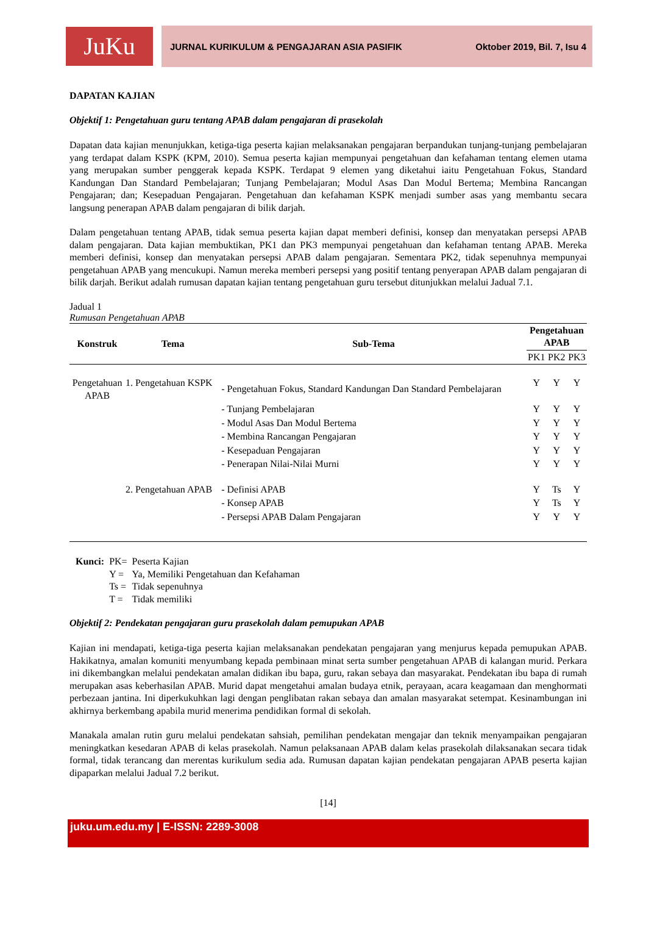JuKu
JURNAL KURIKULUM & PENGAJARAN ASIA PASIFIK Oktober 2019, Bil. 7, Isu 4
DAPATAN KAJIAN
Objektif 1: Pengetahuan guru tentang APAB dalam pengajaran di prasekolah
Dapatan data kajian menunjukkan, ketiga-tiga peserta kajian melaksanakan pengajaran berpandukan tunjang-tunjang pembelajaran yang terdapat dalam KSPK (KPM, 2010). Semua peserta kajian mempunyai pengetahuan dan kefahaman tentang elemen utama yang merupakan sumber penggerak kepada KSPK. Terdapat 9 elemen yang diketahui iaitu Pengetahuan Fokus, Standard Kandungan Dan Standard Pembelajaran; Tunjang Pembelajaran; Modul Asas Dan Modul Bertema; Membina Rancangan Pengajaran; dan; Kesepaduan Pengajaran. Pengetahuan dan kefahaman KSPK menjadi sumber asas yang membantu secara langsung penerapan APAB dalam pengajaran di bilik darjah.
Dalam pengetahuan tentang APAB, tidak semua peserta kajian dapat memberi definisi, konsep dan menyatakan persepsi APAB dalam pengajaran. Data kajian membuktikan, PK1 dan PK3 mempunyai pengetahuan dan kefahaman tentang APAB. Mereka memberi definisi, konsep dan menyatakan persepsi APAB dalam pengajaran. Sementara PK2, tidak sepenuhnya mempunyai pengetahuan APAB yang mencukupi. Namun mereka memberi persepsi yang positif tentang penyerapan APAB dalam pengajaran di bilik darjah. Berikut adalah rumusan dapatan kajian tentang pengetahuan guru tersebut ditunjukkan melalui Jadual 7.1.
Jadual 1
Rumusan Pengetahuan APAB
| Konstruk | Tema | Sub-Tema | Pengetahuan APAB | | |
| --- | --- | --- | --- | --- | --- |
| | | | PK1 | PK2 | PK3 |
| Pengetahuan APAB | 1. Pengetahuan KSPK | - Pengetahuan Fokus, Standard Kandungan Dan Standard Pembelajaran | Y | Y | Y |
| | | - Tunjang Pembelajaran | Y | Y | Y |
| | | - Modul Asas Dan Modul Bertema | Y | Y | Y |
| | | - Membina Rancangan Pengajaran | Y | Y | Y |
| | | - Kesepaduan Pengajaran | Y | Y | Y |
| | | - Penerapan Nilai-Nilai Murni | Y | Y | Y |
| | 2. Pengetahuan APAB | - Definisi APAB | Y | Ts | Y |
| | | - Konsep APAB | Y | Ts | Y |
| | | - Persepsi APAB Dalam Pengajaran | Y | Y | Y |
| Kunci: | PK= | Peserta Kajian |
| | Y = | Ya, Memiliki Pengetahuan dan Kefahaman |
| | Ts = | Tidak sepenuhnya |
| | T = | Tidak memiliki |
Objektif 2: Pendekatan pengajaran guru prasekolah dalam pemupukan APAB
Kajian ini mendapati, ketiga-tiga peserta kajian melaksanakan pendekatan pengajaran yang menjurus kepada pemupukan APAB. Hakikatnya, amalan komuniti menyumbang kepada pembinaan minat serta sumber pengetahuan APAB di kalangan murid. Perkara ini dikembangkan melalui pendekatan amalan didikan ibu bapa, guru, rakan sebaya dan masyarakat. Pendekatan ibu bapa di rumah merupakan asas keberhasilan APAB. Murid dapat mengetahui amalan budaya etnik, perayaan, acara keagamaan dan menghormati perbezaan jantina. Ini diperkukuhkan lagi dengan penglibatan rakan sebaya dan amalan masyarakat setempat. Kesinambungan ini akhirnya berkembang apabila murid menerima pendidikan formal di sekolah.
Manakala amalan rutin guru melalui pendekatan sahsiah, pemilihan pendekatan mengajar dan teknik menyampaikan pengajaran meningkatkan kesedaran APAB di kelas prasekolah. Namun pelaksanaan APAB dalam kelas prasekolah dilaksanakan secara tidak formal, tidak terancang dan merentas kurikulum sedia ada. Rumusan dapatan kajian pendekatan pengajaran APAB peserta kajian dipaparkan melalui Jadual 7.2 berikut.
[14]
juku.um.edu.my | E-ISSN: 2289-3008